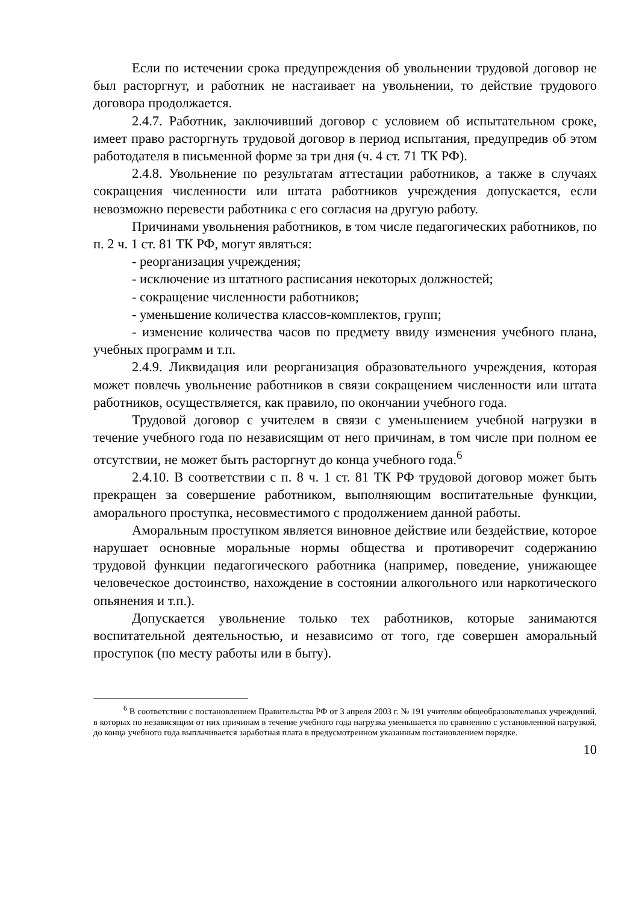Если по истечении срока предупреждения об увольнении трудовой договор не был расторгнут, и работник не настаивает на увольнении, то действие трудового договора продолжается.
2.4.7. Работник, заключивший договор с условием об испытательном сроке, имеет право расторгнуть трудовой договор в период испытания, предупредив об этом работодателя в письменной форме за три дня (ч. 4 ст. 71 ТК РФ).
2.4.8. Увольнение по результатам аттестации работников, а также в случаях сокращения численности или штата работников учреждения допускается, если невозможно перевести работника с его согласия на другую работу.
Причинами увольнения работников, в том числе педагогических работников, по п. 2 ч. 1 ст. 81 ТК РФ, могут являться:
- реорганизация учреждения;
- исключение из штатного расписания некоторых должностей;
- сокращение численности работников;
- уменьшение количества классов-комплектов, групп;
- изменение количества часов по предмету ввиду изменения учебного плана, учебных программ и т.п.
2.4.9. Ликвидация или реорганизация образовательного учреждения, которая может повлечь увольнение работников в связи сокращением численности или штата работников, осуществляется, как правило, по окончании учебного года.
Трудовой договор с учителем в связи с уменьшением учебной нагрузки в течение учебного года по независящим от него причинам, в том числе при полном ее отсутствии, не может быть расторгнут до конца учебного года.<sup>6</sup>
2.4.10. В соответствии с п. 8 ч. 1 ст. 81 ТК РФ трудовой договор может быть прекращен за совершение работником, выполняющим воспитательные функции, аморального проступка, несовместимого с продолжением данной работы.
Аморальным проступком является виновное действие или бездействие, которое нарушает основные моральные нормы общества и противоречит содержанию трудовой функции педагогического работника (например, поведение, унижающее человеческое достоинство, нахождение в состоянии алкогольного или наркотического опьянения и т.п.).
Допускается увольнение только тех работников, которые занимаются воспитательной деятельностью, и независимо от того, где совершен аморальный проступок (по месту работы или в быту).
<sup>6</sup> В соответствии с постановлением Правительства РФ от 3 апреля 2003 г. № 191 учителям общеобразовательных учреждений, в которых по независящим от них причинам в течение учебного года нагрузка уменьшается по сравнению с установленной нагрузкой, до конца учебного года выплачивается заработная плата в предусмотренном указанным постановлением порядке.
10